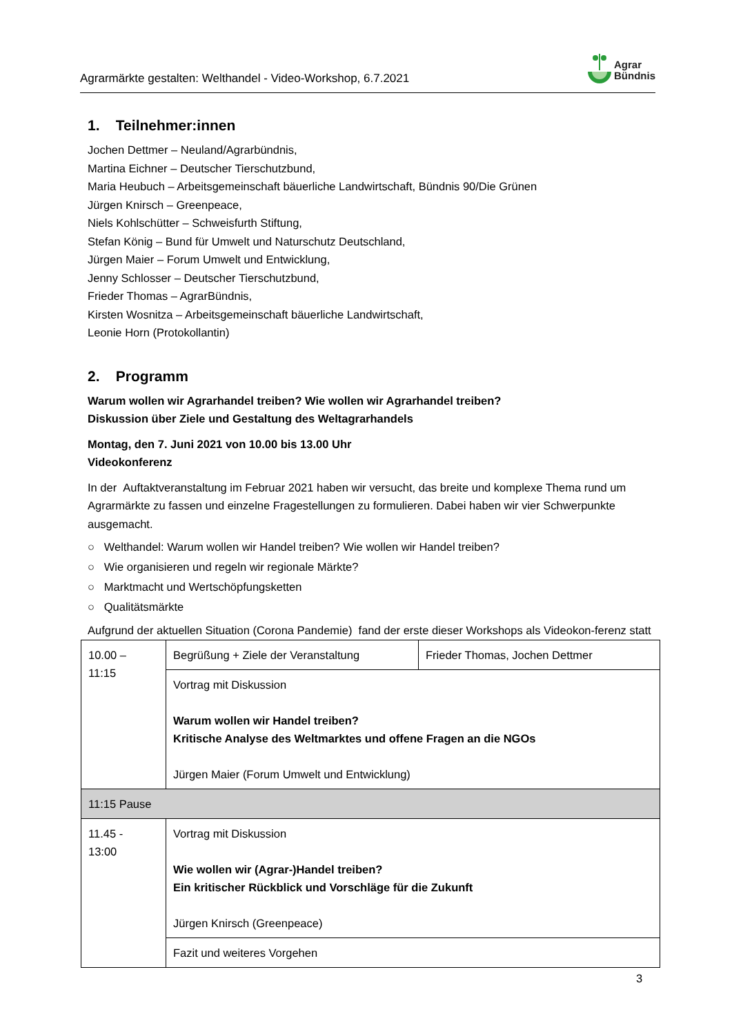Agrarmärkte gestalten: Welthandel - Video-Workshop, 6.7.2021
Agrar
Bündnis
1. Teilnehmer:innen
Jochen Dettmer – Neuland/Agrarbündnis,
Martina Eichner – Deutscher Tierschutzbund,
Maria Heubuch – Arbeitsgemeinschaft bäuerliche Landwirtschaft, Bündnis 90/Die Grünen
Jürgen Knirsch – Greenpeace,
Niels Kohlschütter – Schweisfurth Stiftung,
Stefan König – Bund für Umwelt und Naturschutz Deutschland,
Jürgen Maier – Forum Umwelt und Entwicklung,
Jenny Schlosser – Deutscher Tierschutzbund,
Frieder Thomas – AgrarBündnis,
Kirsten Wosnitza – Arbeitsgemeinschaft bäuerliche Landwirtschaft,
Leonie Horn (Protokollantin)
2. Programm
Warum wollen wir Agrarhandel treiben? Wie wollen wir Agrarhandel treiben?
Diskussion über Ziele und Gestaltung des Weltagrarhandels
Montag, den 7. Juni 2021 von 10.00 bis 13.00 Uhr
Videokonferenz
In der Auftaktveranstaltung im Februar 2021 haben wir versucht, das breite und komplexe Thema rund um Agrarmärkte zu fassen und einzelne Fragestellungen zu formulieren. Dabei haben wir vier Schwerpunkte ausgemacht.
○ Welthandel: Warum wollen wir Handel treiben? Wie wollen wir Handel treiben?
○ Wie organisieren und regeln wir regionale Märkte?
○ Marktmacht und Wertschöpfungsketten
○ Qualitätsmärkte
Aufgrund der aktuellen Situation (Corona Pandemie) fand der erste dieser Workshops als Videokon-ferenz statt
| 10.00 – 11:15 | Begrüßung + Ziele der Veranstaltung | Frieder Thomas, Jochen Dettmer |
| | Vortrag mit Diskussion Warum wollen wir Handel treiben? Kritische Analyse des Weltmarktes und offene Fragen an die NGOs Jürgen Maier (Forum Umwelt und Entwicklung) | |
| 11:15 Pause | | |
| 11.45 - 13:00 | Vortrag mit Diskussion Wie wollen wir (Agrar-)Handel treiben? Ein kritischer Rückblick und Vorschläge für die Zukunft Jürgen Knirsch (Greenpeace) | |
| | Fazit und weiteres Vorgehen | |
3